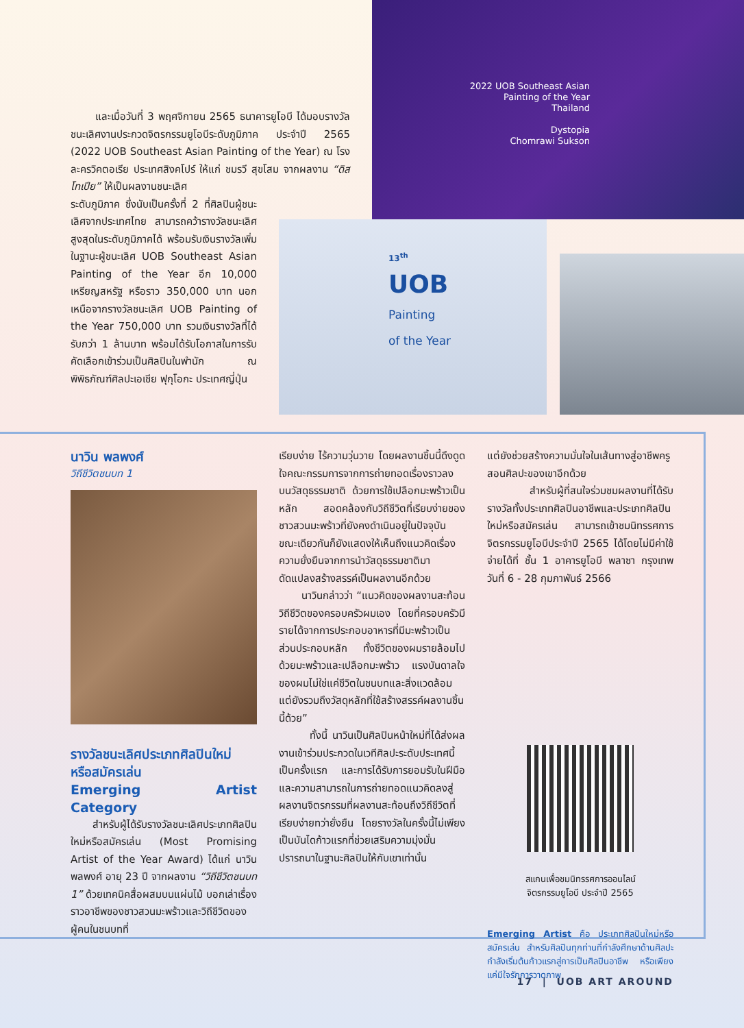2022 UOB Southeast Asian
Painting of the Year
Thailand
Dystopia
Chomrawi Sukson
13<sup>th</sup>
UOB
Painting
of the Year
และเมื่อวันที่ 3 พฤศจิกายน 2565 ธนาคารยูโอบี ได้มอบรางวัลชนะเลิศงานประกวดจิตรกรรมยูโอบีระดับภูมิภาค ประจำปี 2565 (2022 UOB Southeast Asian Painting of the Year) ณ โรงละครวิคตอเรีย ประเทศสิงคโปร์ ให้แก่ ชมรวี สุขโสม จากผลงาน “ดิสโทเปีย” ให้เป็นผลงานชนะเลิศ
ระดับภูมิภาค ซึ่งนับเป็นครั้งที่ 2 ที่ศิลปินผู้ชนะเลิศจากประเทศไทย สามารถคว้ารางวัลชนะเลิศสูงสุดในระดับภูมิภาคได้ พร้อมรับเงินรางวัลเพิ่มในฐานะผู้ชนะเลิศ UOB Southeast Asian Painting of the Year อีก 10,000 เหรียญสหรัฐ หรือราว 350,000 บาท นอกเหนือจากรางวัลชนะเลิศ UOB Painting of the Year 750,000 บาท รวมเงินรางวัลที่ได้รับกว่า 1 ล้านบาท พร้อมได้รับโอกาสในการรับคัดเลือกเข้าร่วมเป็นศิลปินในพำนัก ณ พิพิธภัณฑ์ศิลปะเอเชีย ฟุกุโอกะ ประเทศญี่ปุ่น
นาวิน พลพงศ์
วิถีชีวิตชนบท 1
รางวัลชนะเลิศประเภทศิลปินใหม่
หรือสมัครเล่น
Emerging Artist Category
สำหรับผู้ได้รับรางวัลชนะเลิศประเภทศิลปินใหม่หรือสมัครเล่น (Most Promising Artist of the Year Award) ได้แก่ นาวิน พลพงศ์ อายุ 23 ปี จากผลงาน “วิถีชีวิตชนบท 1” ด้วยเทคนิคสื่อผสมบนแผ่นไม้ บอกเล่าเรื่องราวอาชีพของชาวสวนมะพร้าวและวิถีชีวิตของผู้คนในชนบทที่
เรียบง่าย ไร้ความวุ่นวาย โดยผลงานชิ้นนี้ดึงดูดใจคณะกรรมการจากการถ่ายทอดเรื่องราวลงบนวัสดุธรรมชาติ ด้วยการใช้เปลือกมะพร้าวเป็นหลัก สอดคล้องกับวิถีชีวิตที่เรียบง่ายของชาวสวนมะพร้าวที่ยังคงดำเนินอยู่ในปัจจุบัน ขณะเดียวกันก็ยังแสดงให้เห็นถึงแนวคิดเรื่องความยั่งยืนจากการนำวัสดุธรรมชาติมาดัดแปลงสร้างสรรค์เป็นผลงานอีกด้วย
นาวินกล่าวว่า “แนวคิดของผลงานสะท้อนวิถีชีวิตของครอบครัวผมเอง โดยที่ครอบครัวมีรายได้จากการประกอบอาหารที่มีมะพร้าวเป็นส่วนประกอบหลัก ทั้งชีวิตของผมรายล้อมไปด้วยมะพร้าวและเปลือกมะพร้าว แรงบันดาลใจของผมไม่ใช่แค่ชีวิตในชนบทและสิ่งแวดล้อม แต่ยังรวมถึงวัสดุหลักที่ใช้สร้างสรรค์ผลงานชิ้นนี้ด้วย”
ทั้งนี้ นาวินเป็นศิลปินหน้าใหม่ที่ได้ส่งผลงานเข้าร่วมประกวดในเวทีศิลปะระดับประเทศนี้เป็นครั้งแรก และการได้รับการยอมรับในฝีมือและความสามารถในการถ่ายทอดแนวคิดลงสู่ผลงานจิตรกรรมที่ผลงานสะท้อนถึงวิถีชีวิตที่เรียบง่ายทว่ายั่งยืน โดยรางวัลในครั้งนี้ไม่เพียงเป็นบันไดก้าวแรกที่ช่วยเสริมความมุ่งมั่นปรารถนาในฐานะศิลปินให้กับเขาเท่านั้น
แต่ยังช่วยสร้างความมั่นใจในเส้นทางสู่อาชีพครูสอนศิลปะของเขาอีกด้วย
สำหรับผู้ที่สนใจร่วมชมผลงานที่ได้รับรางวัลทั้งประเภทศิลปินอาชีพและประเภทศิลปินใหม่หรือสมัครเล่น สามารถเข้าชมนิทรรศการจิตรกรรมยูโอบีประจำปี 2565 ได้โดยไม่มีค่าใช้จ่ายได้ที่ ชั้น 1 อาคารยูโอบี พลาซา กรุงเทพ วันที่ 6 - 28 กุมภาพันธ์ 2566
สแกนเพื่อชมนิทรรศการออนไลน์
จิตรกรรมยูโอบี ประจำปี 2565
Emerging Artist คือ ประเภทศิลปินใหม่หรือสมัครเล่น สำหรับศิลปินทุกท่านที่กำลังศึกษาด้านศิลปะ กำลังเริ่มต้นก้าวแรกสู่การเป็นศิลปินอาชีพ หรือเพียงแค่มีใจรักการวาดภาพ
17 | UOB ART AROUND